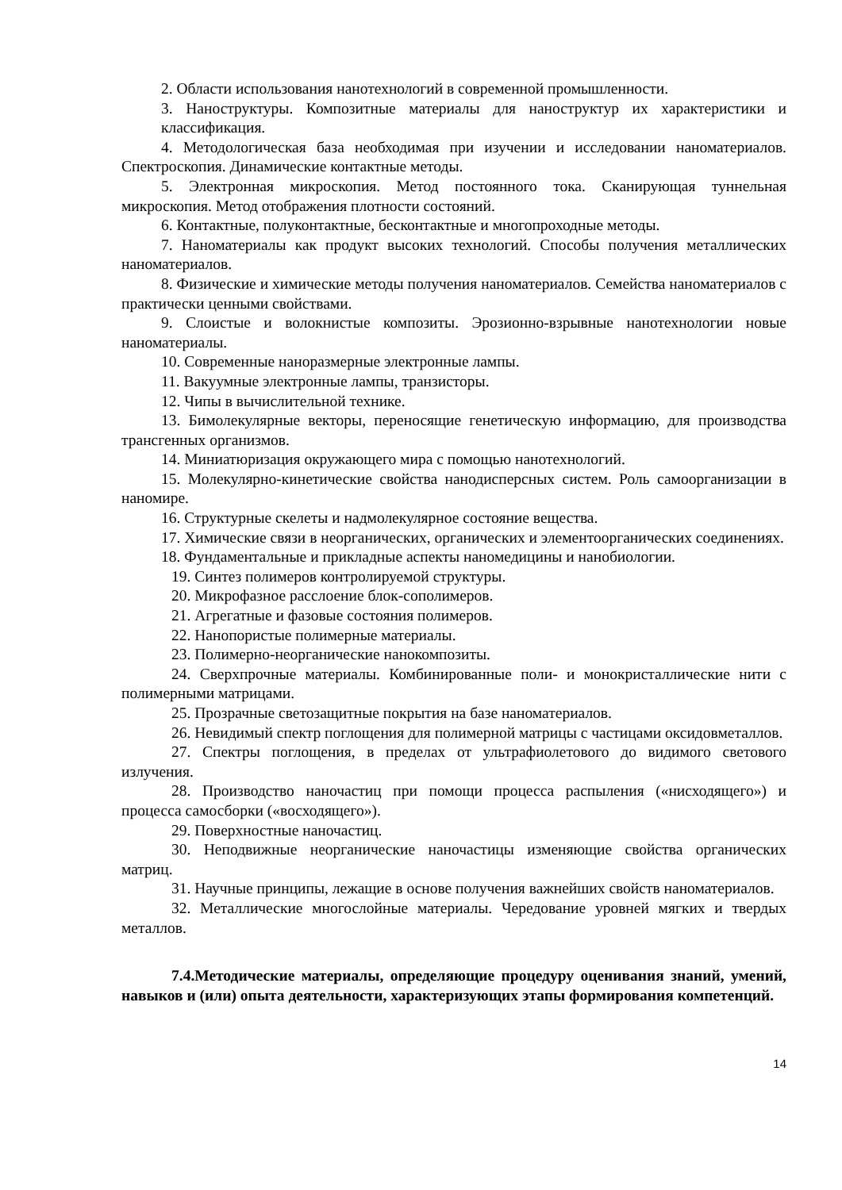2. Области использования нанотехнологий в современной промышленности.
3. Наноструктуры. Композитные материалы для наноструктур их характеристики и классификация.
4. Методологическая база необходимая при изучении и исследовании наноматериалов. Спектроскопия. Динамические контактные методы.
5. Электронная микроскопия. Метод постоянного тока. Сканирующая туннельная микроскопия. Метод отображения плотности состояний.
6. Контактные, полуконтактные, бесконтактные и многопроходные методы.
7. Наноматериалы как продукт высоких технологий. Способы получения металлических наноматериалов.
8. Физические и химические методы получения наноматериалов. Семейства наноматериалов с практически ценными свойствами.
9. Слоистые и волокнистые композиты. Эрозионно-взрывные нанотехнологии новые наноматериалы.
10. Современные наноразмерные электронные лампы.
11. Вакуумные электронные лампы, транзисторы.
12. Чипы в вычислительной технике.
13. Бимолекулярные векторы, переносящие генетическую информацию, для производства трансгенных организмов.
14. Миниатюризация окружающего мира с помощью нанотехнологий.
15. Молекулярно-кинетические свойства нанодисперсных систем. Роль самоорганизации в наномире.
16. Структурные скелеты и надмолекулярное состояние вещества.
17. Химические связи в неорганических, органических и элементоорганических соединениях.
18. Фундаментальные и прикладные аспекты наномедицины и нанобиологии.
19. Синтез полимеров контролируемой структуры.
20. Микрофазное расслоение блок-сополимеров.
21. Агрегатные и фазовые состояния полимеров.
22. Нанопористые полимерные материалы.
23. Полимерно-неорганические нанокомпозиты.
24. Сверхпрочные материалы. Комбинированные поли- и монокристаллические нити с полимерными матрицами.
25. Прозрачные светозащитные покрытия на базе наноматериалов.
26. Невидимый спектр поглощения для полимерной матрицы с частицами оксидовметаллов.
27. Спектры поглощения, в пределах от ультрафиолетового до видимого светового излучения.
28. Производство наночастиц при помощи процесса распыления («нисходящего») и процесса самосборки («восходящего»).
29. Поверхностные наночастиц.
30. Неподвижные неорганические наночастицы изменяющие свойства органических матриц.
31. Научные принципы, лежащие в основе получения важнейших свойств наноматериалов.
32. Металлические многослойные материалы. Чередование уровней мягких и твердых металлов.
7.4.Методические материалы, определяющие процедуру оценивания знаний, умений, навыков и (или) опыта деятельности, характеризующих этапы формирования компетенций.
14